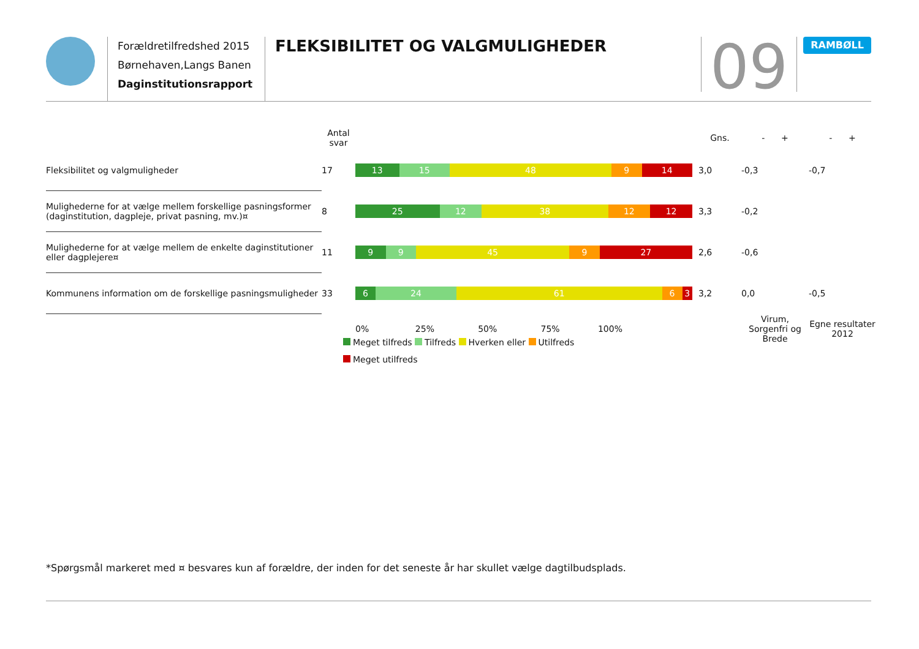Forældretilfredshed 2015
Børnehaven,Langs Banen
Daginstitutionsrapport
FLEKSIBILITET OG VALGMULIGHEDER
09
RAMBØLL
| | Antal svar | | Gns. | - + | - + |
| --- | --- | --- | --- | --- | --- |
| Fleksibilitet og valgmuligheder | 17 | 13 15 48 9 14 | 3,0 | -0,3 | -0,7 |
| Mulighederne for at vælge mellem forskellige pasningsformer (daginstitution, dagpleje, privat pasning, mv.)¤ | 8 | 25 12 38 12 12 | 3,3 | -0,2 | |
| Mulighederne for at vælge mellem de enkelte daginstitutioner eller dagplejere¤ | 11 | 9 9 45 9 27 | 2,6 | -0,6 | |
| Kommunens information om de forskellige pasningsmuligheder | 33 | 6 24 61 6 3 | 3,2 | 0,0 | -0,5 |
| | | 0% 25% 50% 75% 100% | | Virum, Sorgenfri og Brede | Egne resultater 2012 |
Meget tilfreds Tilfreds Hverken eller Utilfreds
Meget utilfreds
*Spørgsmål markeret med ¤ besvares kun af forældre, der inden for det seneste år har skullet vælge dagtilbudsplads.